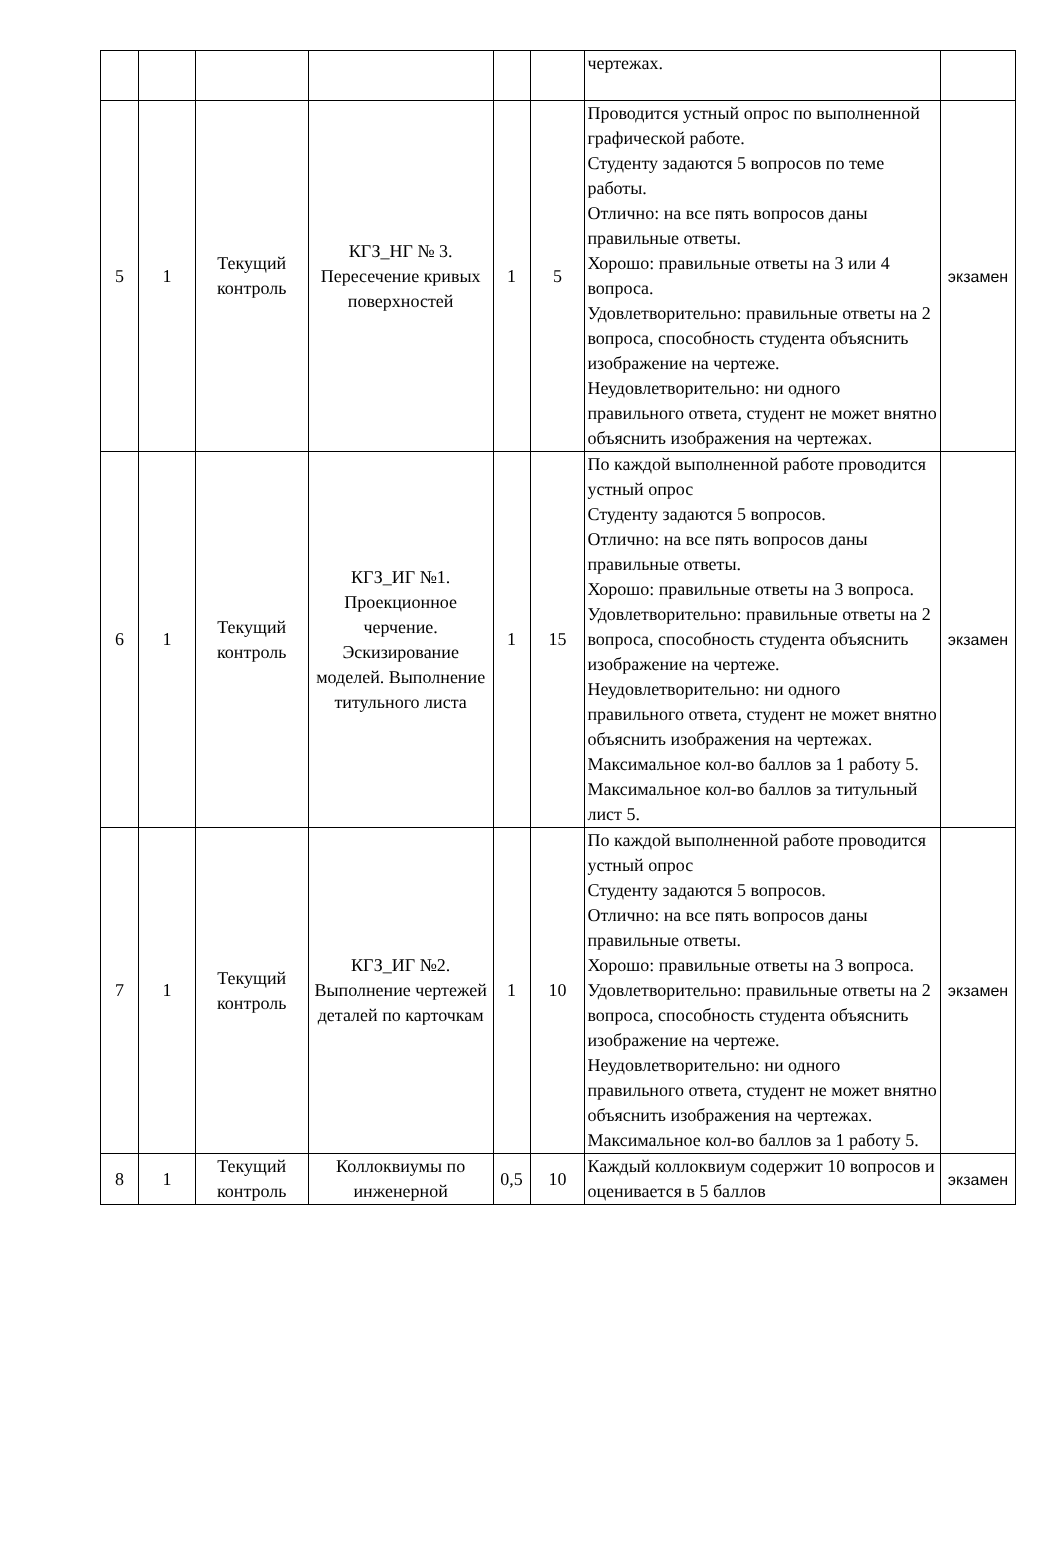| | | | | | | чертежах. | |
| 5 | 1 | Текущий контроль | КГЗ_НГ № 3. Пересечение кривых поверхностей | 1 | 5 | Проводится устный опрос по выполненной графической работе. Студенту задаются 5 вопросов по теме работы. Отлично: на все пять вопросов даны правильные ответы. Хорошо: правильные ответы на 3 или 4 вопроса. Удовлетворительно: правильные ответы на 2 вопроса, способность студента объяснить изображение на чертеже. Неудовлетворительно: ни одного правильного ответа, студент не может внятно объяснить изображения на чертежах. | экзамен |
| 6 | 1 | Текущий контроль | КГЗ_ИГ №1. Проекционное черчение. Эскизирование моделей. Выполнение титульного листа | 1 | 15 | По каждой выполненной работе проводится устный опрос Студенту задаются 5 вопросов. Отлично: на все пять вопросов даны правильные ответы. Хорошо: правильные ответы на 3 вопроса. Удовлетворительно: правильные ответы на 2 вопроса, способность студента объяснить изображение на чертеже. Неудовлетворительно: ни одного правильного ответа, студент не может внятно объяснить изображения на чертежах. Максимальное кол-во баллов за 1 работу 5. Максимальное кол-во баллов за титульный лист 5. | экзамен |
| 7 | 1 | Текущий контроль | КГЗ_ИГ №2. Выполнение чертежей деталей по карточкам | 1 | 10 | По каждой выполненной работе проводится устный опрос Студенту задаются 5 вопросов. Отлично: на все пять вопросов даны правильные ответы. Хорошо: правильные ответы на 3 вопроса. Удовлетворительно: правильные ответы на 2 вопроса, способность студента объяснить изображение на чертеже. Неудовлетворительно: ни одного правильного ответа, студент не может внятно объяснить изображения на чертежах. Максимальное кол-во баллов за 1 работу 5. | экзамен |
| 8 | 1 | Текущий контроль | Коллоквиумы по инженерной | 0,5 | 10 | Каждый коллоквиум содержит 10 вопросов и оценивается в 5 баллов | экзамен |